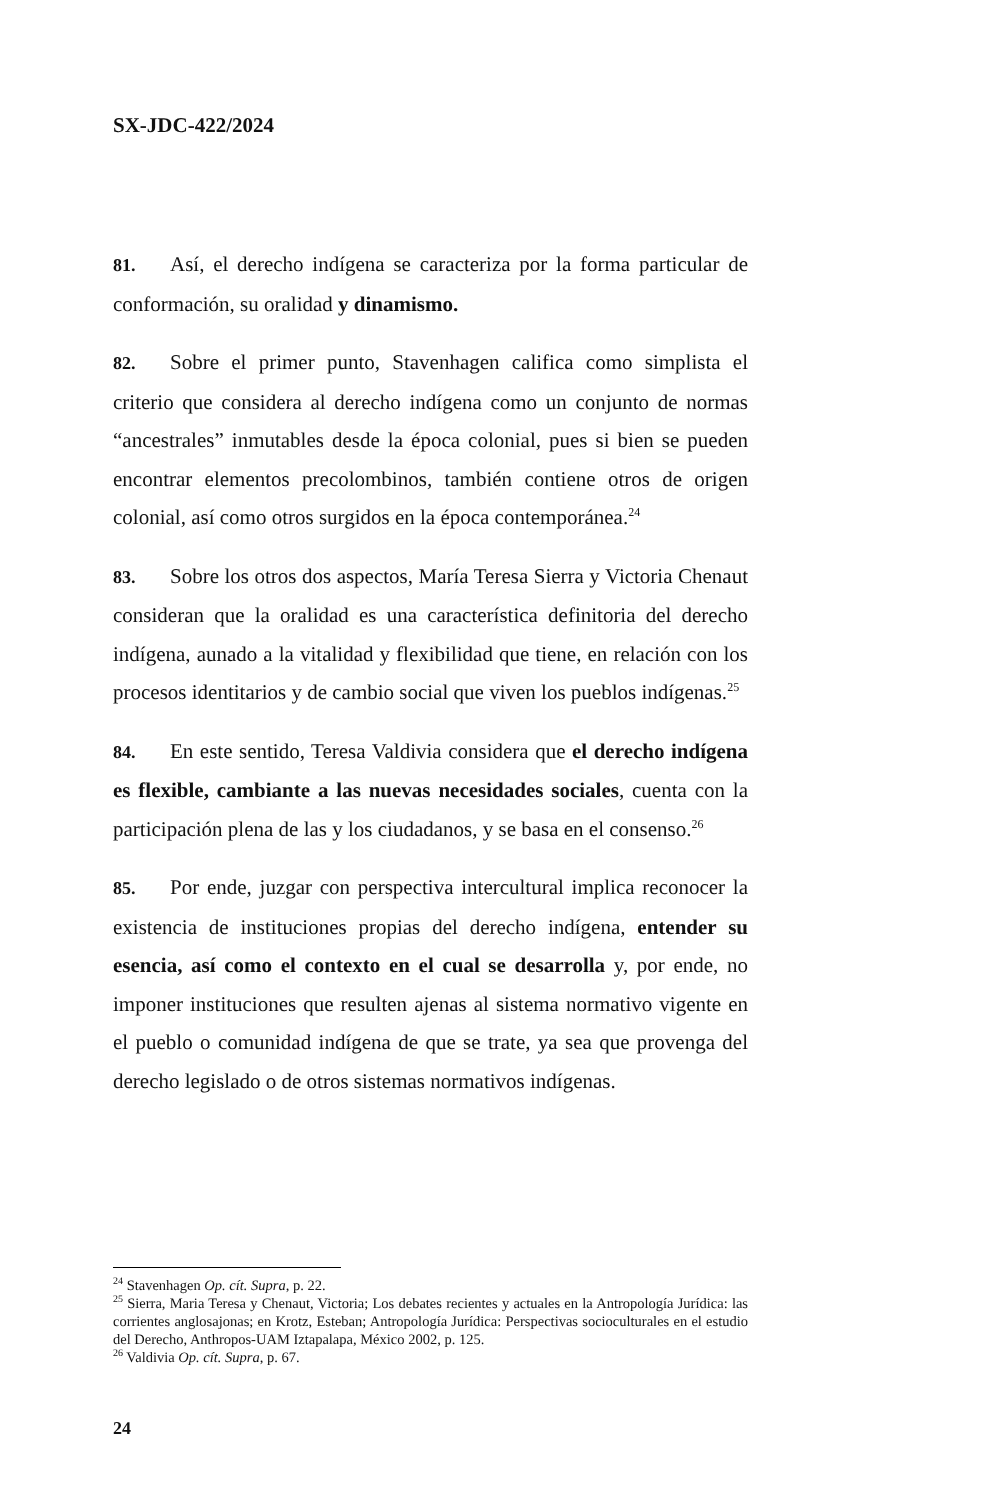SX-JDC-422/2024
81. Así, el derecho indígena se caracteriza por la forma particular de conformación, su oralidad y dinamismo.
82. Sobre el primer punto, Stavenhagen califica como simplista el criterio que considera al derecho indígena como un conjunto de normas “ancestrales” inmutables desde la época colonial, pues si bien se pueden encontrar elementos precolombinos, también contiene otros de origen colonial, así como otros surgidos en la época contemporánea.<sup>24</sup>
83. Sobre los otros dos aspectos, María Teresa Sierra y Victoria Chenaut consideran que la oralidad es una característica definitoria del derecho indígena, aunado a la vitalidad y flexibilidad que tiene, en relación con los procesos identitarios y de cambio social que viven los pueblos indígenas.<sup>25</sup>
84. En este sentido, Teresa Valdivia considera que el derecho indígena es flexible, cambiante a las nuevas necesidades sociales, cuenta con la participación plena de las y los ciudadanos, y se basa en el consenso.<sup>26</sup>
85. Por ende, juzgar con perspectiva intercultural implica reconocer la existencia de instituciones propias del derecho indígena, entender su esencia, así como el contexto en el cual se desarrolla y, por ende, no imponer instituciones que resulten ajenas al sistema normativo vigente en el pueblo o comunidad indígena de que se trate, ya sea que provenga del derecho legislado o de otros sistemas normativos indígenas.
<sup>24</sup> Stavenhagen Op. cít. Supra, p. 22.
<sup>25</sup> Sierra, Maria Teresa y Chenaut, Victoria; Los debates recientes y actuales en la Antropología Jurídica: las corrientes anglosajonas; en Krotz, Esteban; Antropología Jurídica: Perspectivas socioculturales en el estudio del Derecho, Anthropos-UAM Iztapalapa, México 2002, p. 125.
<sup>26</sup> Valdivia Op. cít. Supra, p. 67.
24